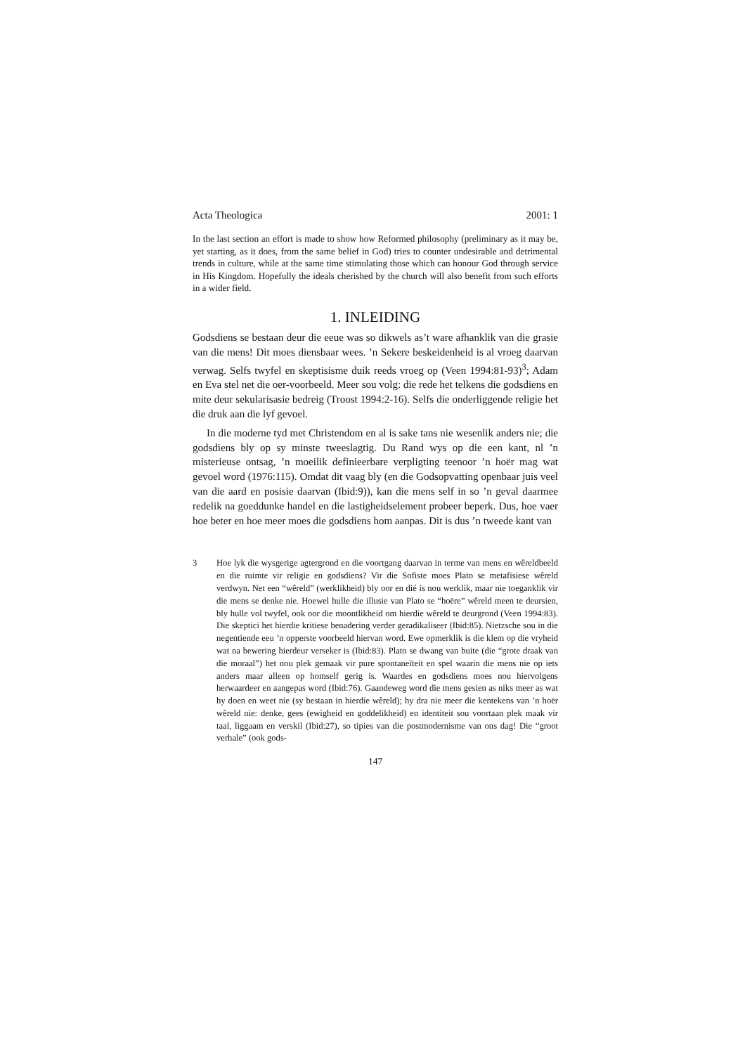Acta Theologica 2001: 1
In the last section an effort is made to show how Reformed philosophy (preliminary as it may be, yet starting, as it does, from the same belief in God) tries to counter undesirable and detrimental trends in culture, while at the same time stimulating those which can honour God through service in His Kingdom. Hopefully the ideals cherished by the church will also benefit from such efforts in a wider field.
1. INLEIDING
Godsdiens se bestaan deur die eeue was so dikwels as’t ware afhanklik van die grasie van die mens! Dit moes diensbaar wees. ’n Sekere beskeidenheid is al vroeg daarvan verwag. Selfs twyfel en skeptisisme duik reeds vroeg op (Veen 1994:81-93)<sup>3</sup>; Adam en Eva stel net die oer-voorbeeld. Meer sou volg: die rede het telkens die godsdiens en mite deur sekularisasie bedreig (Troost 1994:2-16). Selfs die onderliggende religie het die druk aan die lyf gevoel.
In die moderne tyd met Christendom en al is sake tans nie wesenlik anders nie; die godsdiens bly op sy minste tweeslagtig. Du Rand wys op die een kant, nl ’n misterieuse ontsag, ’n moeilik definieerbare verpligting teenoor ’n hoër mag wat gevoel word (1976:115). Omdat dit vaag bly (en die Godsopvatting openbaar juis veel van die aard en posisie daarvan (Ibid:9)), kan die mens self in so ’n geval daarmee redelik na goeddunke handel en die lastigheidselement probeer beperk. Dus, hoe vaer hoe beter en hoe meer moes die godsdiens hom aanpas. Dit is dus ’n tweede kant van
3 Hoe lyk die wysgerige agtergrond en die voortgang daarvan in terme van mens en wêreldbeeld en die ruimte vir religie en godsdiens? Vir die Sofiste moes Plato se metafisiese wêreld verdwyn. Net een “wêreld” (werklikheid) bly oor en dié is nou werklik, maar nie toeganklik vir die mens se denke nie. Hoewel hulle die illusie van Plato se “hoëre” wêreld meen te deursien, bly hulle vol twyfel, ook oor die moontlikheid om hierdie wêreld te deurgrond (Veen 1994:83). Die skeptici het hierdie kritiese benadering verder geradikaliseer (Ibid:85). Nietzsche sou in die negentiende eeu ’n opperste voorbeeld hiervan word. Ewe opmerklik is die klem op die vryheid wat na bewering hierdeur verseker is (Ibid:83). Plato se dwang van buite (die “grote draak van die moraal”) het nou plek gemaak vir pure spontaneïteit en spel waarin die mens nie op iets anders maar alleen op homself gerig is. Waardes en godsdiens moes nou hiervolgens herwaardeer en aangepas word (Ibid:76). Gaandeweg word die mens gesien as niks meer as wat hy doen en weet nie (sy bestaan in hierdie wêreld); hy dra nie meer die kentekens van ’n hoër wêreld nie: denke, gees (ewigheid en goddelikheid) en identiteit sou voortaan plek maak vir taal, liggaam en verskil (Ibid:27), so tipies van die postmodernisme van ons dag! Die “groot verhale” (ook gods-
147